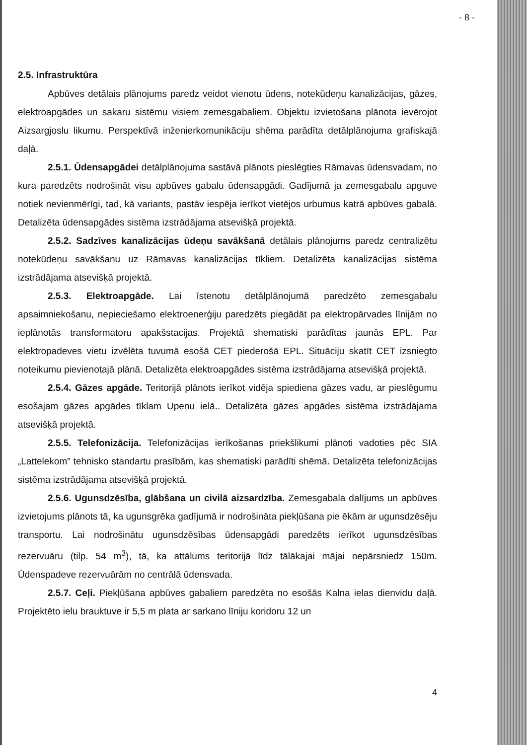- 8 -
2.5. Infrastruktūra
Apbūves detālais plānojums paredz veidot vienotu ūdens, notekūdeņu kanalizācijas, gāzes, elektroapgādes un sakaru sistēmu visiem zemesgabaliem. Objektu izvietošana plānota ievērojot Aizsargjoslu likumu. Perspektīvā inženierkomunikāciju shēma parādīta detālplānojuma grafiskajā daļā.
2.5.1. Ūdensapgādei detālplānojuma sastāvā plānots pieslēgties Rāmavas ūdensvadam, no kura paredzēts nodrošināt visu apbūves gabalu ūdensapgādi. Gadījumā ja zemesgabalu apguve notiek nevienmērīgi, tad, kā variants, pastāv iespēja ierīkot vietējos urbumus katrā apbūves gabalā. Detalizēta ūdensapgādes sistēma izstrādājama atsevišķā projektā.
2.5.2. Sadzīves kanalizācijas ūdeņu savākšanā detālais plānojums paredz centralizētu notekūdeņu savākšanu uz Rāmavas kanalizācijas tīkliem. Detalizēta kanalizācijas sistēma izstrādājama atsevišķā projektā.
2.5.3. Elektroapgāde. Lai īstenotu detālplānojumā paredzēto zemesgabalu apsaimniekošanu, nepieciešamo elektroenerģiju paredzēts piegādāt pa elektropārvades līnijām no ieplānotās transformatoru apakšstacijas. Projektā shematiski parādītas jaunās EPL. Par elektropadeves vietu izvēlēta tuvumā esošā CET piederošā EPL. Situāciju skatīt CET izsniegto noteikumu pievienotajā plānā. Detalizēta elektroapgādes sistēma izstrādājama atsevišķā projektā.
2.5.4. Gāzes apgāde. Teritorijā plānots ierīkot vidēja spiediena gāzes vadu, ar pieslēgumu esošajam gāzes apgādes tīklam Upeņu ielā.. Detalizēta gāzes apgādes sistēma izstrādājama atsevišķā projektā.
2.5.5. Telefonizācija. Telefonizācijas ierīkošanas priekšlikumi plānoti vadoties pēc SIA „Lattelekom” tehnisko standartu prasībām, kas shematiski parādīti shēmā. Detalizēta telefonizācijas sistēma izstrādājama atsevišķā projektā.
2.5.6. Ugunsdzēsība, glābšana un civilā aizsardzība. Zemesgabala dalījums un apbūves izvietojums plānots tā, ka ugunsgrēka gadījumā ir nodrošināta piekļūšana pie ēkām ar ugunsdzēsēju transportu. Lai nodrošinātu ugunsdzēsības ūdensapgādi paredzēts ierīkot ugunsdzēsības rezervuāru (tilp. 54 m<sup>3</sup>), tā, ka attālums teritorijā līdz tālākajai mājai nepārsniedz 150m. Ūdenspadeve rezervuārām no centrālā ūdensvada.
2.5.7. Ceļi. Piekļūšana apbūves gabaliem paredzēta no esošās Kalna ielas dienvidu daļā. Projektēto ielu brauktuve ir 5,5 m plata ar sarkano līniju koridoru 12 un
4